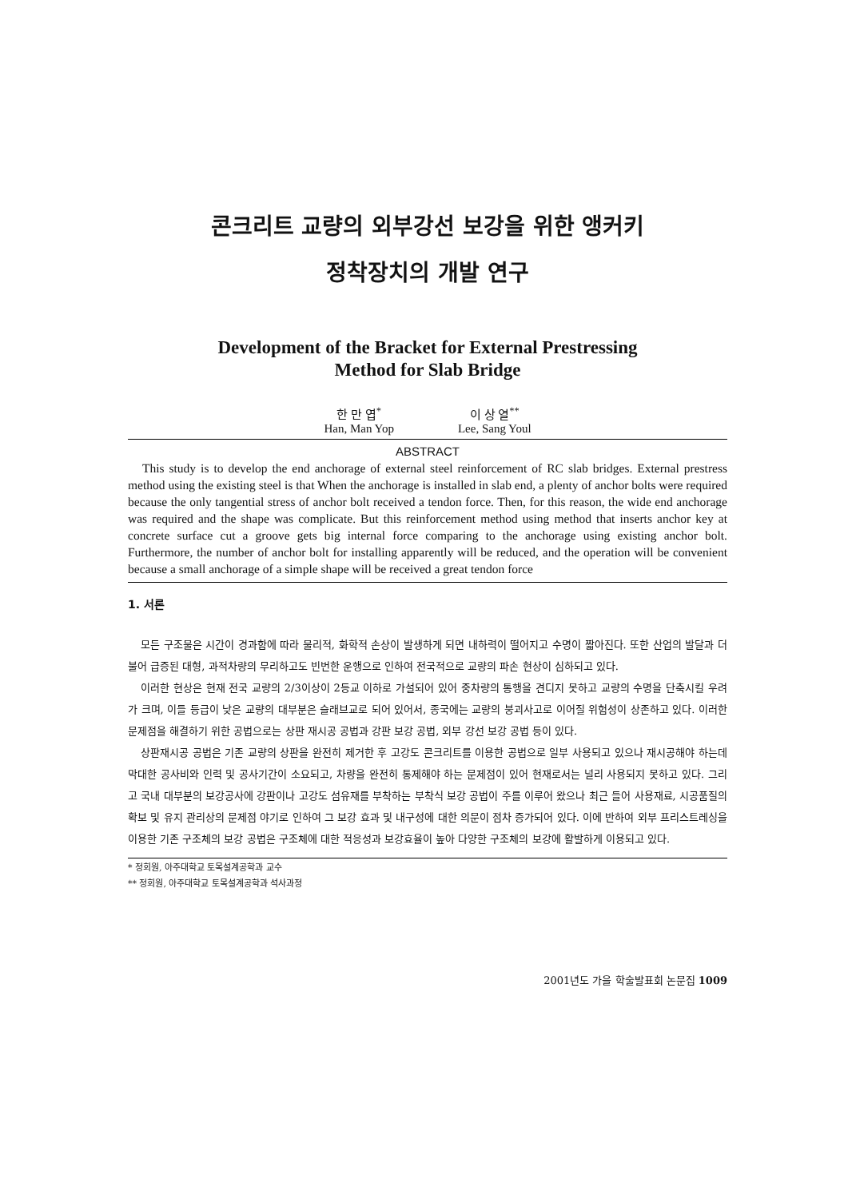콘크리트 교량의 외부강선 보강을 위한 앵커키
정착장치의 개발 연구
Development of the Bracket for External Prestressing
Method for Slab Bridge
한 만 엽<sup>*</sup>
Han, Man Yop
이 상 열<sup>**</sup>
Lee, Sang Youl
ABSTRACT
This study is to develop the end anchorage of external steel reinforcement of RC slab bridges. External prestress method using the existing steel is that When the anchorage is installed in slab end, a plenty of anchor bolts were required because the only tangential stress of anchor bolt received a tendon force. Then, for this reason, the wide end anchorage was required and the shape was complicate. But this reinforcement method using method that inserts anchor key at concrete surface cut a groove gets big internal force comparing to the anchorage using existing anchor bolt. Furthermore, the number of anchor bolt for installing apparently will be reduced, and the operation will be convenient because a small anchorage of a simple shape will be received a great tendon force
1. 서론
모든 구조물은 시간이 경과함에 따라 물리적, 화학적 손상이 발생하게 되면 내하력이 떨어지고 수명이 짧아진다. 또한 산업의 발달과 더불어 급증된 대형, 과적차량의 무리하고도 빈번한 운행으로 인하여 전국적으로 교량의 파손 현상이 심하되고 있다.
이러한 현상은 현재 전국 교량의 2/3이상이 2등교 이하로 가설되어 있어 중차량의 통행을 견디지 못하고 교량의 수명을 단축시킬 우려가 크며, 이들 등급이 낮은 교량의 대부분은 슬래브교로 되어 있어서, 종국에는 교량의 붕괴사고로 이어질 위험성이 상존하고 있다. 이러한 문제점을 해결하기 위한 공법으로는 상판 재시공 공법과 강판 보강 공법, 외부 강선 보강 공법 등이 있다.
상판재시공 공법은 기존 교량의 상판을 완전히 제거한 후 고강도 콘크리트를 이용한 공법으로 일부 사용되고 있으나 재시공해야 하는데 막대한 공사비와 인력 및 공사기간이 소요되고, 차량을 완전히 통제해야 하는 문제점이 있어 현재로서는 널리 사용되지 못하고 있다. 그리고 국내 대부분의 보강공사에 강판이나 고강도 섬유재를 부착하는 부착식 보강 공법이 주를 이루어 왔으나 최근 들어 사용재료, 시공품질의 확보 및 유지 관리상의 문제점 야기로 인하여 그 보강 효과 및 내구성에 대한 의문이 점차 증가되어 있다. 이에 반하여 외부 프리스트레싱을 이용한 기존 구조체의 보강 공법은 구조체에 대한 적응성과 보강효율이 높아 다양한 구조체의 보강에 활발하게 이용되고 있다.
* 정회원, 아주대학교 토목설계공학과 교수
** 정회원, 아주대학교 토목설계공학과 석사과정
2001년도 가을 학술발표회 논문집 1009